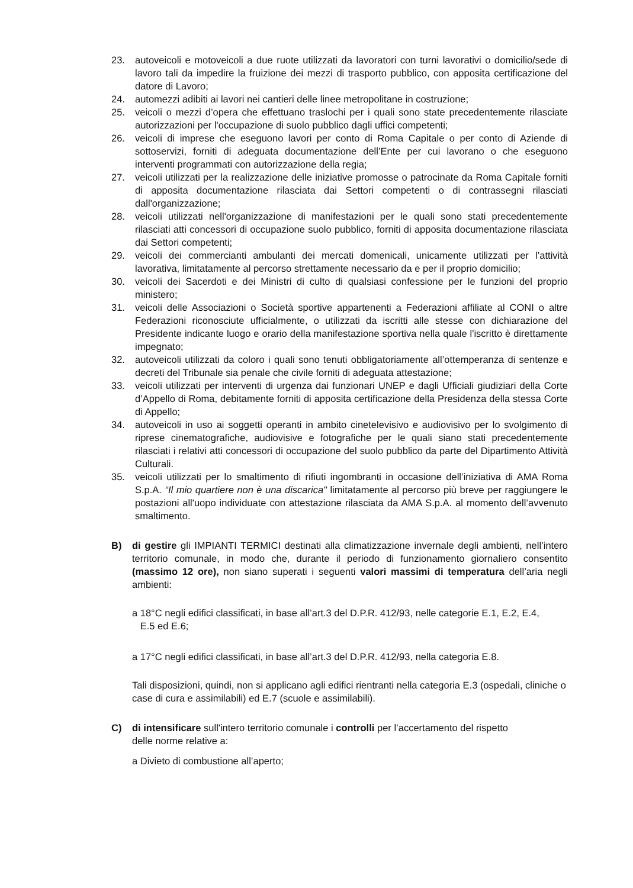23. autoveicoli e motoveicoli a due ruote utilizzati da lavoratori con turni lavorativi o domicilio/sede di lavoro tali da impedire la fruizione dei mezzi di trasporto pubblico, con apposita certificazione del datore di Lavoro;
24. automezzi adibiti ai lavori nei cantieri delle linee metropolitane in costruzione;
25. veicoli o mezzi d’opera che effettuano traslochi per i quali sono state precedentemente rilasciate autorizzazioni per l'occupazione di suolo pubblico dagli uffici competenti;
26. veicoli di imprese che eseguono lavori per conto di Roma Capitale o per conto di Aziende di sottoservizi, forniti di adeguata documentazione dell’Ente per cui lavorano o che eseguono interventi programmati con autorizzazione della regia;
27. veicoli utilizzati per la realizzazione delle iniziative promosse o patrocinate da Roma Capitale forniti di apposita documentazione rilasciata dai Settori competenti o di contrassegni rilasciati dall'organizzazione;
28. veicoli utilizzati nell'organizzazione di manifestazioni per le quali sono stati precedentemente rilasciati atti concessori di occupazione suolo pubblico, forniti di apposita documentazione rilasciata dai Settori competenti;
29. veicoli dei commercianti ambulanti dei mercati domenicali, unicamente utilizzati per l’attività lavorativa, limitatamente al percorso strettamente necessario da e per il proprio domicilio;
30. veicoli dei Sacerdoti e dei Ministri di culto di qualsiasi confessione per le funzioni del proprio ministero;
31. veicoli delle Associazioni o Società sportive appartenenti a Federazioni affiliate al CONI o altre Federazioni riconosciute ufficialmente, o utilizzati da iscritti alle stesse con dichiarazione del Presidente indicante luogo e orario della manifestazione sportiva nella quale l'iscritto è direttamente impegnato;
32. autoveicoli utilizzati da coloro i quali sono tenuti obbligatoriamente all’ottemperanza di sentenze e decreti del Tribunale sia penale che civile forniti di adeguata attestazione;
33. veicoli utilizzati per interventi di urgenza dai funzionari UNEP e dagli Ufficiali giudiziari della Corte d’Appello di Roma, debitamente forniti di apposita certificazione della Presidenza della stessa Corte di Appello;
34. autoveicoli in uso ai soggetti operanti in ambito cinetelevisivo e audiovisivo per lo svolgimento di riprese cinematografiche, audiovisive e fotografiche per le quali siano stati precedentemente rilasciati i relativi atti concessori di occupazione del suolo pubblico da parte del Dipartimento Attività Culturali.
35. veicoli utilizzati per lo smaltimento di rifiuti ingombranti in occasione dell’iniziativa di AMA Roma S.p.A. “Il mio quartiere non è una discarica" limitatamente al percorso più breve per raggiungere le postazioni all'uopo individuate con attestazione rilasciata da AMA S.p.A. al momento dell’avvenuto smaltimento.
B) di gestire gli IMPIANTI TERMICI destinati alla climatizzazione invernale degli ambienti, nell’intero territorio comunale, in modo che, durante il periodo di funzionamento giornaliero consentito (massimo 12 ore), non siano superati i seguenti valori massimi di temperatura dell’aria negli ambienti:
a 18°C negli edifici classificati, in base all’art.3 del D.P.R. 412/93, nelle categorie E.1, E.2, E.4,
E.5 ed E.6;
a 17°C negli edifici classificati, in base all’art.3 del D.P.R. 412/93, nella categoria E.8.
Tali disposizioni, quindi, non si applicano agli edifici rientranti nella categoria E.3 (ospedali, cliniche o case di cura e assimilabili) ed E.7 (scuole e assimilabili).
C) di intensificare sull'intero territorio comunale i controlli per l’accertamento del rispetto
delle norme relative a:
a Divieto di combustione all’aperto;